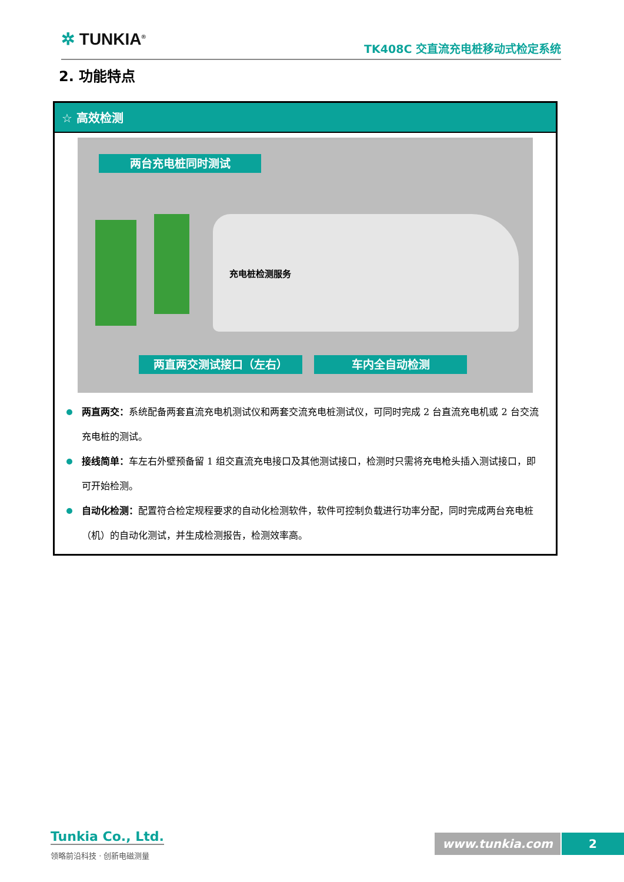✲ TUNKIA<sup>®</sup> TK408C 交直流充电桩移动式检定系统
2. 功能特点
☆ 高效检测
两台充电桩同时测试
充电桩检测服务
两直两交测试接口（左右） 车内全自动检测
两直两交：系统配备两套直流充电机测试仪和两套交流充电桩测试仪，可同时完成 2 台直流充电机或 2 台交流充电桩的测试。
接线简单：车左右外壁预备留 1 组交直流充电接口及其他测试接口，检测时只需将充电枪头插入测试接口，即可开始检测。
自动化检测：配置符合检定规程要求的自动化检测软件，软件可控制负载进行功率分配，同时完成两台充电桩（机）的自动化测试，并生成检测报告，检测效率高。
Tunkia Co., Ltd.
领略前沿科技 · 创新电磁测量
www.tunkia.com 2